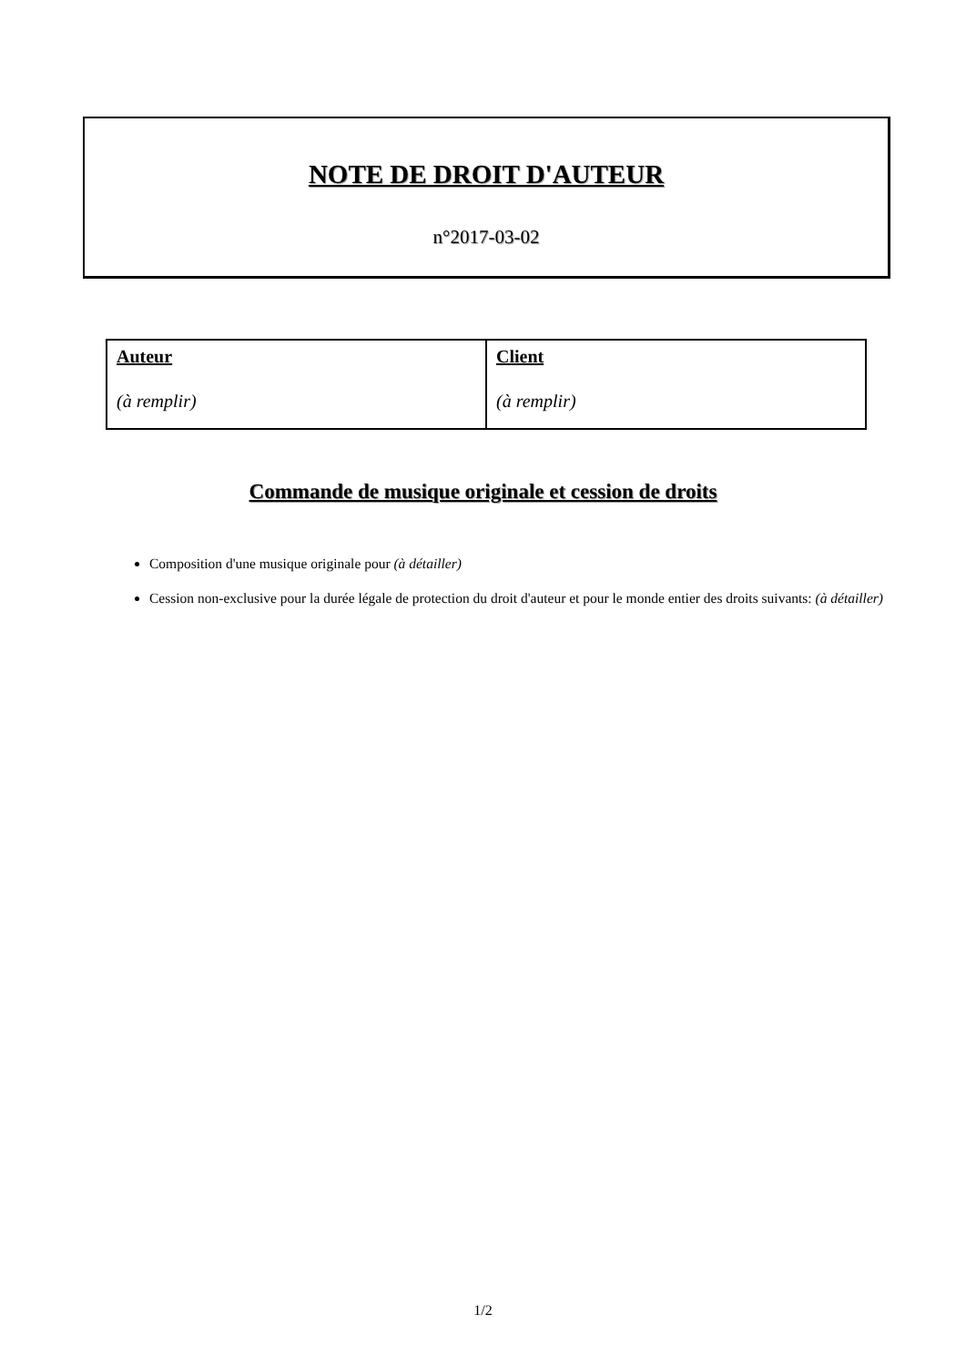NOTE DE DROIT D'AUTEUR
n°2017-03-02
| Auteur (à remplir) | Client (à remplir) |
Commande de musique originale et cession de droits
Composition d'une musique originale pour (à détailler)
Cession non-exclusive pour la durée légale de protection du droit d'auteur et pour le monde entier des droits suivants: (à détailler)
1/2